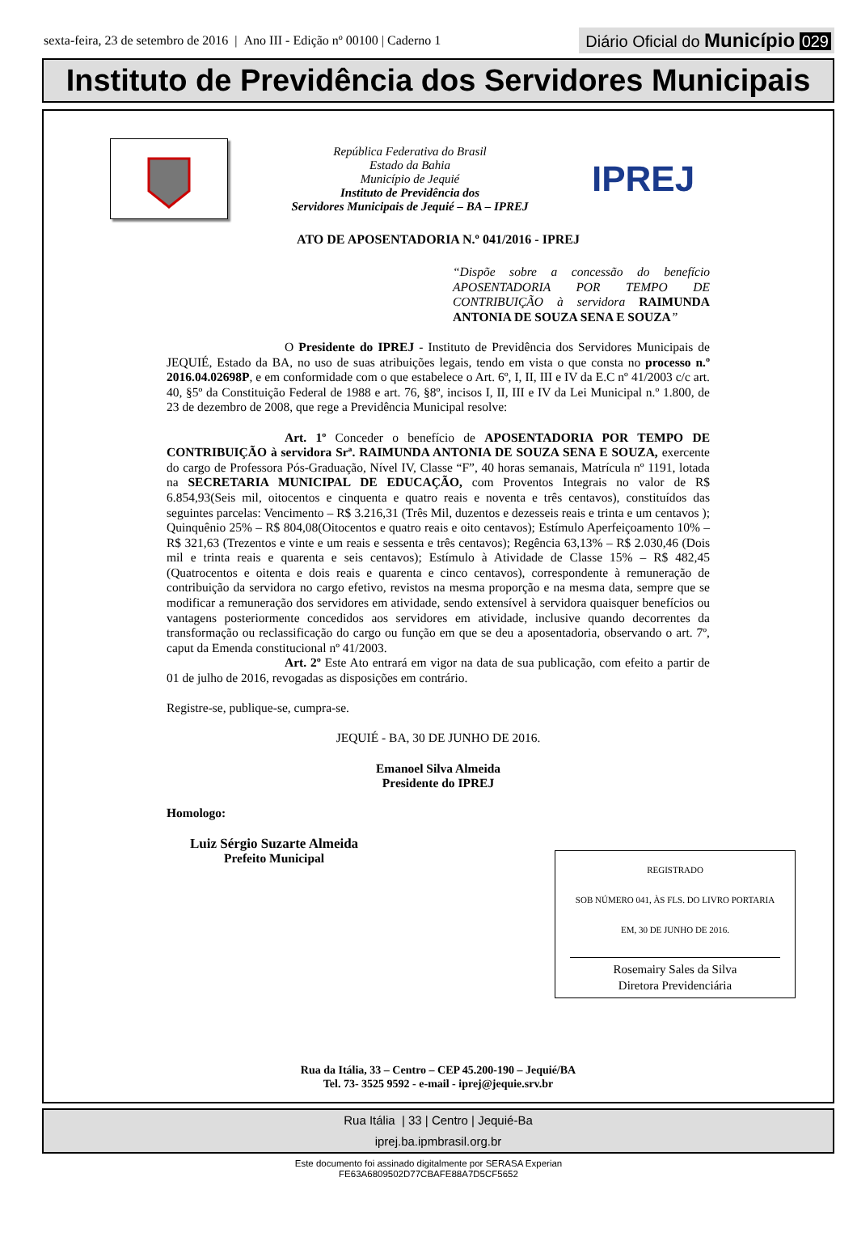sexta-feira, 23 de setembro de 2016 | Ano III - Edição nº 00100 | Caderno 1
Diário Oficial do Município 029
Instituto de Previdência dos Servidores Municipais
República Federativa do Brasil
Estado da Bahia
Município de Jequié
Instituto de Previdência dos
Servidores Municipais de Jequié – BA – IPREJ
IPREJ
ATO DE APOSENTADORIA N.º 041/2016 - IPREJ
“Dispõe sobre a concessão do benefício APOSENTADORIA POR TEMPO DE CONTRIBUIÇÃO à servidora RAIMUNDA ANTONIA DE SOUZA SENA E SOUZA”
O Presidente do IPREJ - Instituto de Previdência dos Servidores Municipais de JEQUIÉ, Estado da BA, no uso de suas atribuições legais, tendo em vista o que consta no processo n.º 2016.04.02698P, e em conformidade com o que estabelece o Art. 6º, I, II, III e IV da E.C nº 41/2003 c/c art. 40, §5º da Constituição Federal de 1988 e art. 76, §8º, incisos I, II, III e IV da Lei Municipal n.º 1.800, de 23 de dezembro de 2008, que rege a Previdência Municipal resolve:
Art. 1º Conceder o benefício de APOSENTADORIA POR TEMPO DE CONTRIBUIÇÃO à servidora Srª. RAIMUNDA ANTONIA DE SOUZA SENA E SOUZA, exercente do cargo de Professora Pós-Graduação, Nível IV, Classe “F”, 40 horas semanais, Matrícula nº 1191, lotada na SECRETARIA MUNICIPAL DE EDUCAÇÃO, com Proventos Integrais no valor de R$ 6.854,93(Seis mil, oitocentos e cinquenta e quatro reais e noventa e três centavos), constituídos das seguintes parcelas: Vencimento – R$ 3.216,31 (Três Mil, duzentos e dezesseis reais e trinta e um centavos ); Quinquênio 25% – R$ 804,08(Oitocentos e quatro reais e oito centavos); Estímulo Aperfeiçoamento 10% – R$ 321,63 (Trezentos e vinte e um reais e sessenta e três centavos); Regência 63,13% – R$ 2.030,46 (Dois mil e trinta reais e quarenta e seis centavos); Estímulo à Atividade de Classe 15% – R$ 482,45 (Quatrocentos e oitenta e dois reais e quarenta e cinco centavos), correspondente à remuneração de contribuição da servidora no cargo efetivo, revistos na mesma proporção e na mesma data, sempre que se modificar a remuneração dos servidores em atividade, sendo extensível à servidora quaisquer benefícios ou vantagens posteriormente concedidos aos servidores em atividade, inclusive quando decorrentes da transformação ou reclassificação do cargo ou função em que se deu a aposentadoria, observando o art. 7º, caput da Emenda constitucional nº 41/2003.
Art. 2º Este Ato entrará em vigor na data de sua publicação, com efeito a partir de 01 de julho de 2016, revogadas as disposições em contrário.
Registre-se, publique-se, cumpra-se.
JEQUIÉ - BA, 30 DE JUNHO DE 2016.
Emanoel Silva Almeida
Presidente do IPREJ
Homologo:
Luiz Sérgio Suzarte Almeida
Prefeito Municipal
REGISTRADO
SOB NÚMERO 041, ÀS FLS. DO LIVRO PORTARIA
EM, 30 DE JUNHO DE 2016.
Rosemairy Sales da Silva
Diretora Previdenciária
Rua da Itália, 33 – Centro – CEP 45.200-190 – Jequié/BA
Tel. 73- 3525 9592 - e-mail - iprej@jequie.srv.br
Rua Itália | 33 | Centro | Jequié-Ba
iprej.ba.ipmbrasil.org.br
Este documento foi assinado digitalmente por SERASA Experian
FE63A6809502D77CBAFE88A7D5CF5652